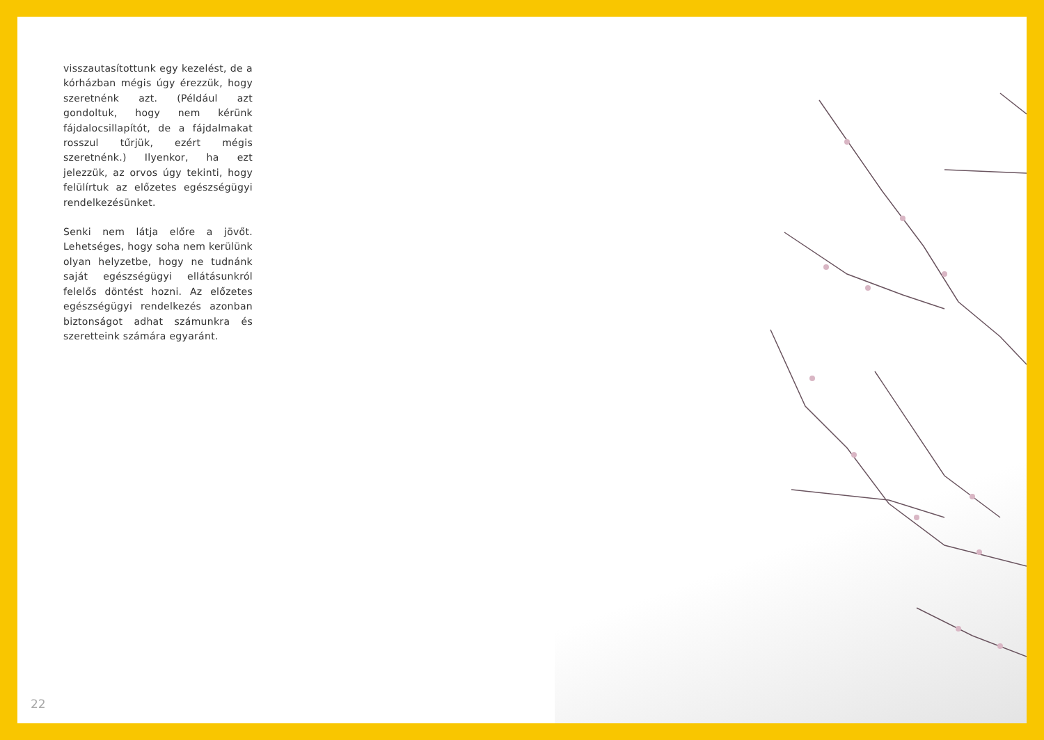visszautasítottunk egy kezelést, de a kórházban mégis úgy érezzük, hogy szeretnénk azt. (Például azt gondoltuk, hogy nem kérünk fájdalocsillapítót, de a fájdalmakat rosszul tűrjük, ezért mégis szeretnénk.) Ilyenkor, ha ezt jelezzük, az orvos úgy tekinti, hogy felülírtuk az előzetes egészségügyi rendelkezésünket.
Senki nem látja előre a jövőt. Lehetséges, hogy soha nem kerülünk olyan helyzetbe, hogy ne tudnánk saját egészségügyi ellátásunkról felelős döntést hozni. Az előzetes egészségügyi rendelkezés azonban biztonságot adhat számunkra és szeretteink számára egyaránt.
22